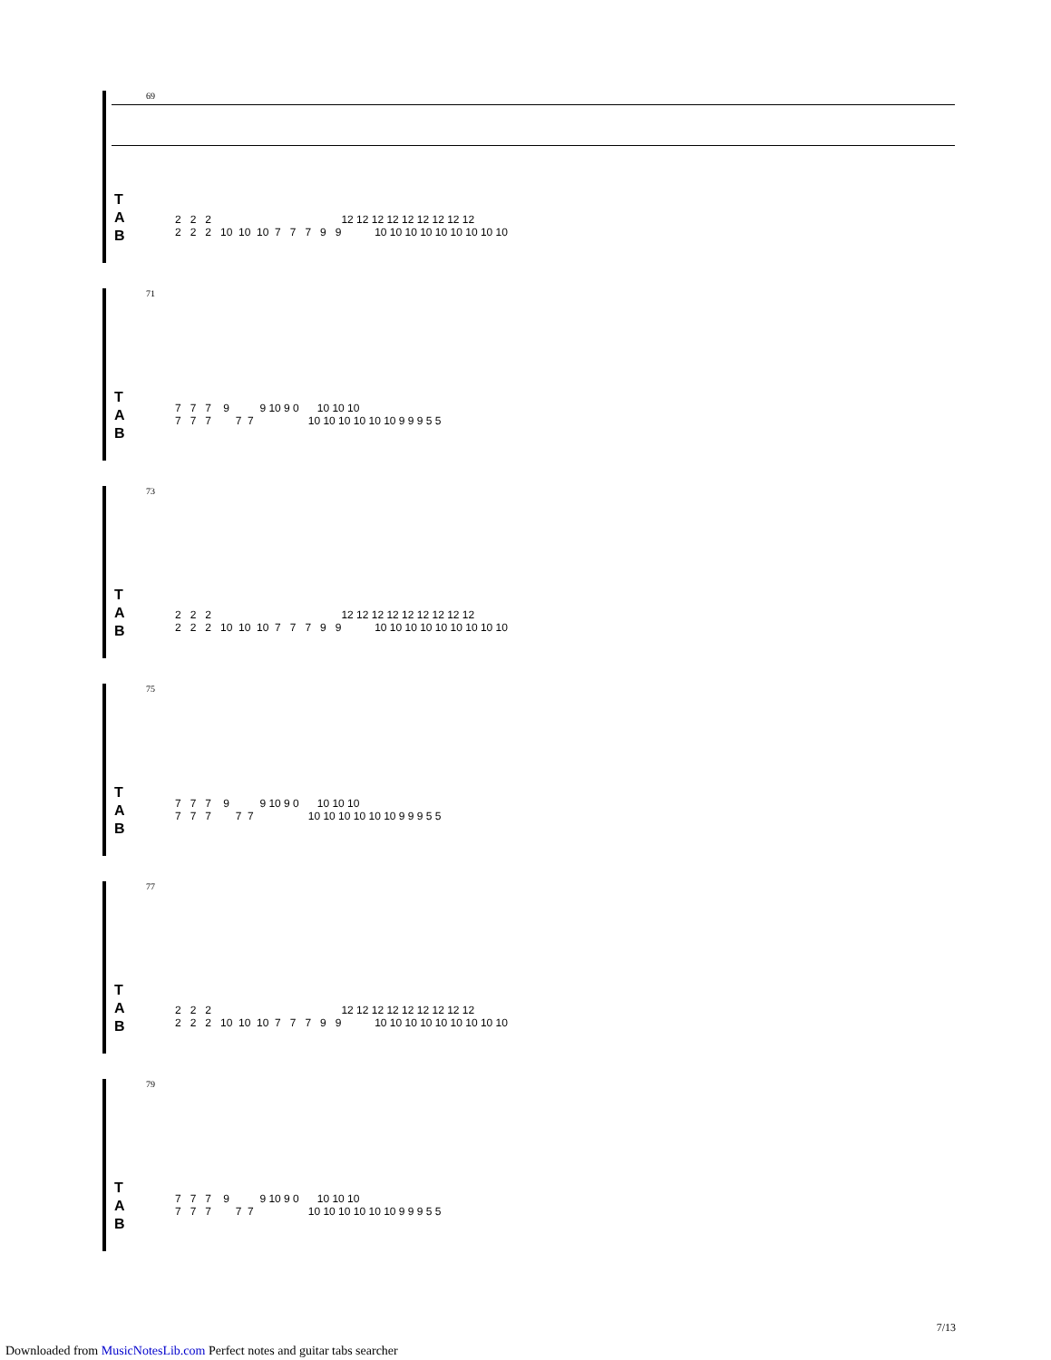69
T
A
B
2 2 2 12 12 12 12 12 12 12 12 12 2 2 2 10 10 10 7 7 7 9 9 10 10 10 10 10 10 10 10 10
71
T
A
B
7 7 7 9 9 10 9 0 10 10 10 7 7 7 7 7 10 10 10 10 10 10 9 9 9 5 5
73
T
A
B
2 2 2 12 12 12 12 12 12 12 12 12 2 2 2 10 10 10 7 7 7 9 9 10 10 10 10 10 10 10 10 10
75
T
A
B
7 7 7 9 9 10 9 0 10 10 10 7 7 7 7 7 10 10 10 10 10 10 9 9 9 5 5
77
T
A
B
2 2 2 12 12 12 12 12 12 12 12 12 2 2 2 10 10 10 7 7 7 9 9 10 10 10 10 10 10 10 10 10
79
T
A
B
7 7 7 9 9 10 9 0 10 10 10 7 7 7 7 7 10 10 10 10 10 10 9 9 9 5 5
7/13
Downloaded from MusicNotesLib.com Perfect notes and guitar tabs searcher